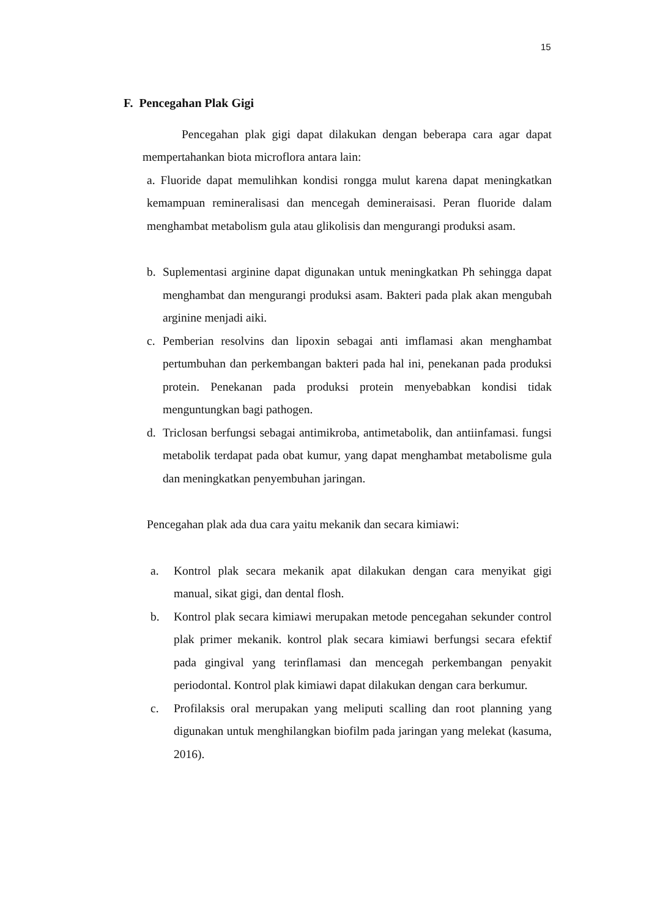15
F. Pencegahan Plak Gigi
Pencegahan plak gigi dapat dilakukan dengan beberapa cara agar dapat mempertahankan biota microflora antara lain:
a. Fluoride dapat memulihkan kondisi rongga mulut karena dapat meningkatkan kemampuan remineralisasi dan mencegah demineraisasi. Peran fluoride dalam menghambat metabolism gula atau glikolisis dan mengurangi produksi asam.
b. Suplementasi arginine dapat digunakan untuk meningkatkan Ph sehingga dapat menghambat dan mengurangi produksi asam. Bakteri pada plak akan mengubah arginine menjadi aiki.
c. Pemberian resolvins dan lipoxin sebagai anti imflamasi akan menghambat pertumbuhan dan perkembangan bakteri pada hal ini, penekanan pada produksi protein. Penekanan pada produksi protein menyebabkan kondisi tidak menguntungkan bagi pathogen.
d. Triclosan berfungsi sebagai antimikroba, antimetabolik, dan antiinfamasi. fungsi metabolik terdapat pada obat kumur, yang dapat menghambat metabolisme gula dan meningkatkan penyembuhan jaringan.
Pencegahan plak ada dua cara yaitu mekanik dan secara kimiawi:
a. Kontrol plak secara mekanik apat dilakukan dengan cara menyikat gigi manual, sikat gigi, dan dental flosh.
b. Kontrol plak secara kimiawi merupakan metode pencegahan sekunder control plak primer mekanik. kontrol plak secara kimiawi berfungsi secara efektif pada gingival yang terinflamasi dan mencegah perkembangan penyakit periodontal. Kontrol plak kimiawi dapat dilakukan dengan cara berkumur.
c. Profilaksis oral merupakan yang meliputi scalling dan root planning yang digunakan untuk menghilangkan biofilm pada jaringan yang melekat (kasuma, 2016).